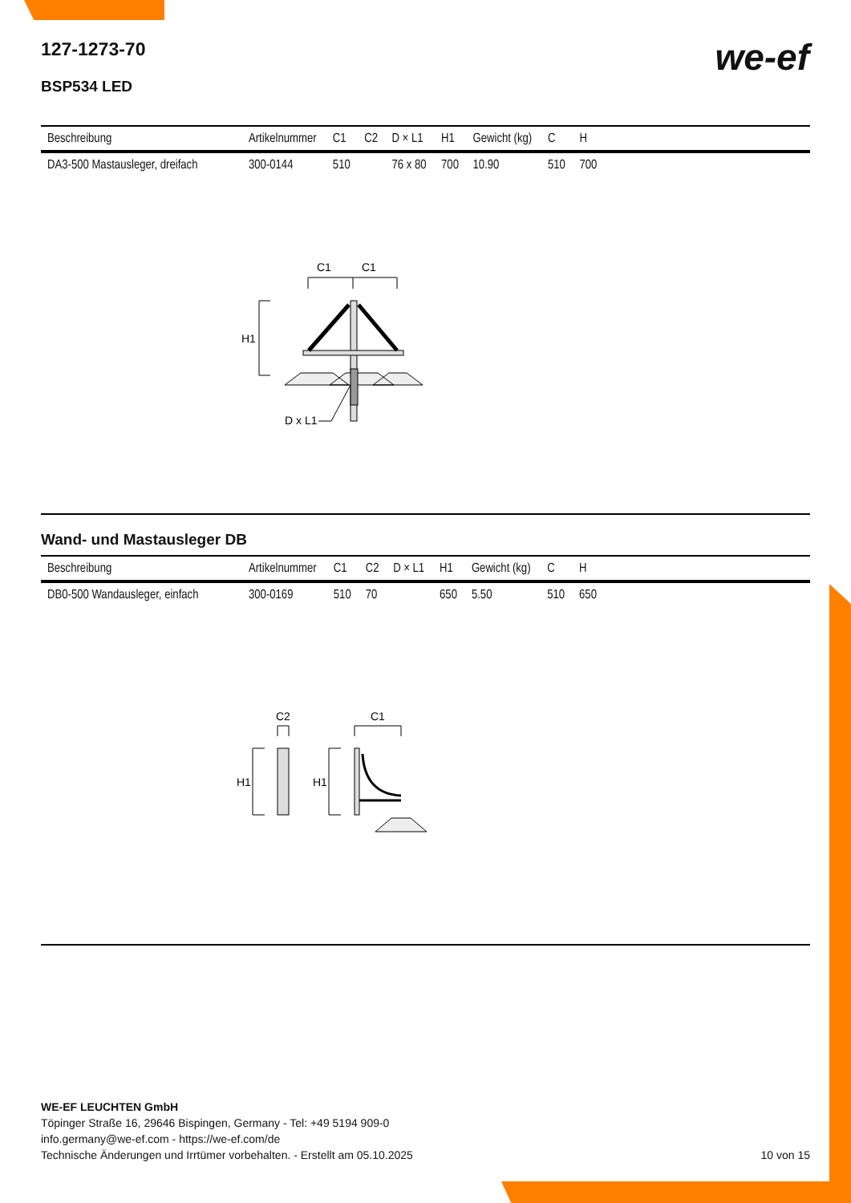we-ef
127-1273-70
BSP534 LED
| Beschreibung | Artikelnummer | C1 | C2 | D × L1 | H1 | Gewicht (kg) | C | H | |
| --- | --- | --- | --- | --- | --- | --- | --- | --- | --- |
| DA3-500 Mastausleger, dreifach | 300-0144 | 510 | | 76 x 80 | 700 | 10.90 | 510 | 700 | |
C1
C1
H1
D x L1
Wand- und Mastausleger DB
| Beschreibung | Artikelnummer | C1 | C2 | D × L1 | H1 | Gewicht (kg) | C | H | |
| --- | --- | --- | --- | --- | --- | --- | --- | --- | --- |
| DB0-500 Wandausleger, einfach | 300-0169 | 510 | 70 | | 650 | 5.50 | 510 | 650 | |
C2
C1
H1
H1
WE-EF LEUCHTEN GmbH
Töpinger Straße 16, 29646 Bispingen, Germany - Tel: +49 5194 909-0
info.germany@we-ef.com - https://we-ef.com/de
Technische Änderungen und Irrtümer vorbehalten. - Erstellt am 05.10.2025 10 von 15